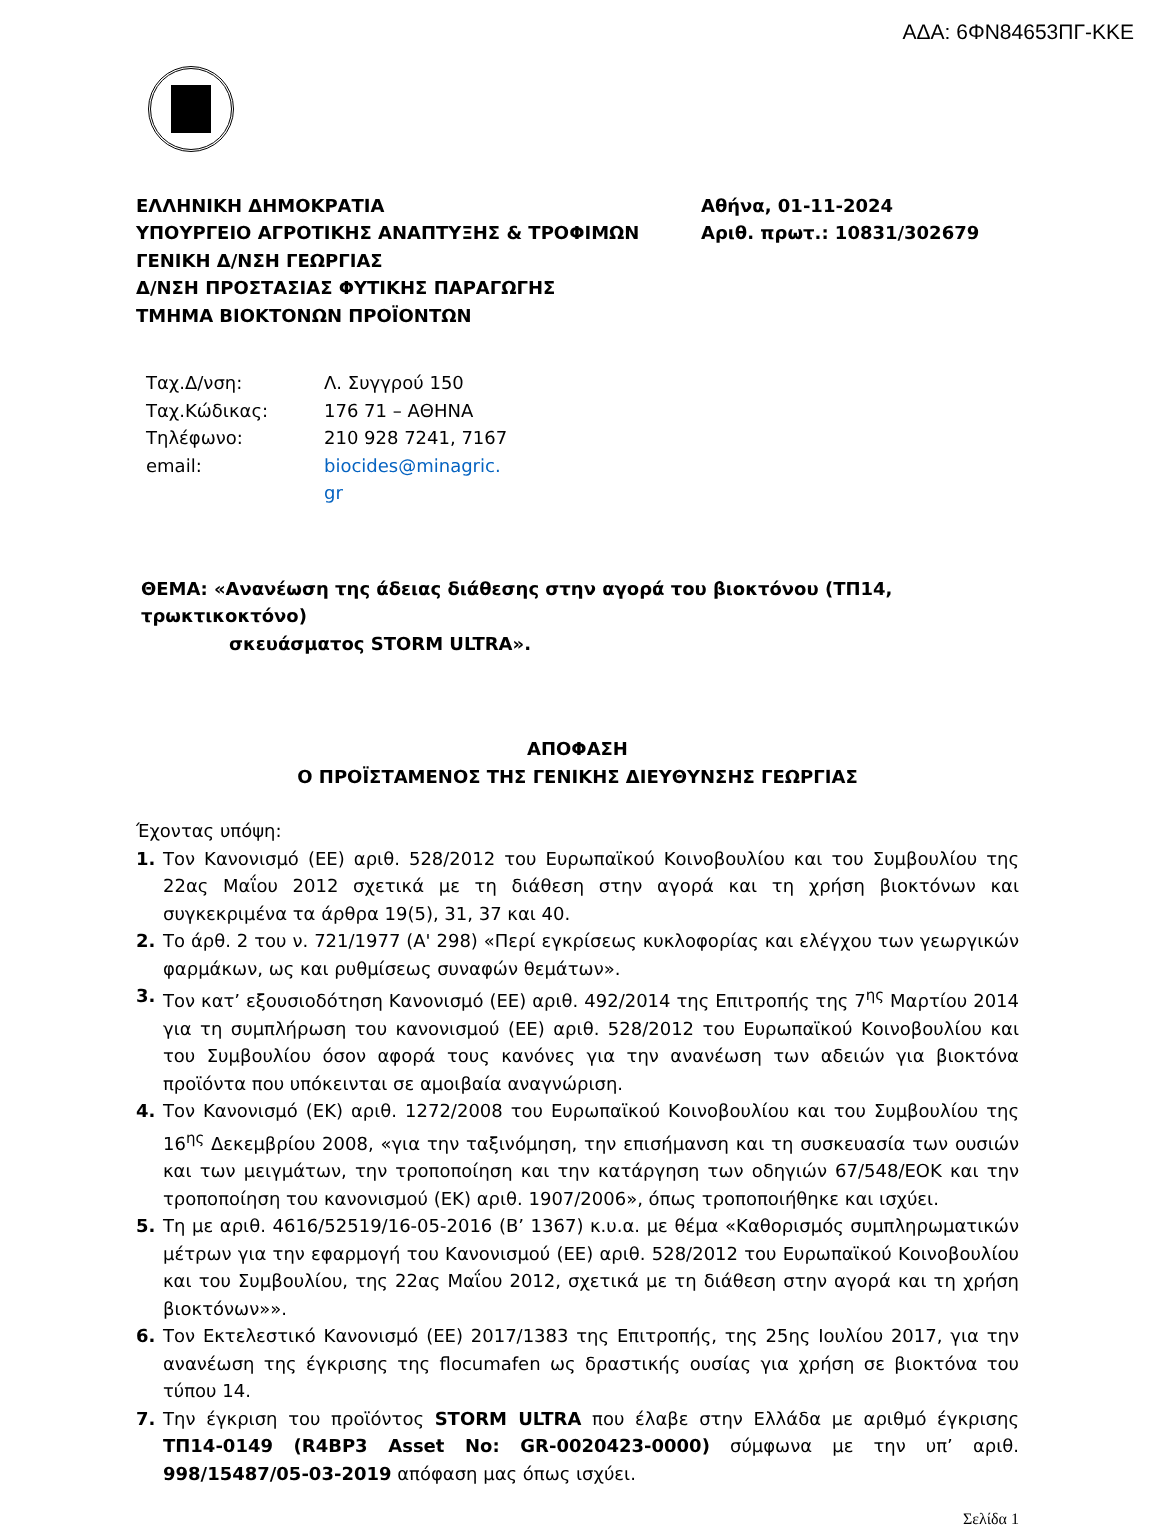ΑΔΑ: 6ΦΝ84653ΠΓ-ΚΚΕ
ΕΛΛΗΝΙΚΗ ΔΗΜΟΚΡΑΤΙΑ
ΥΠΟΥΡΓΕΙΟ ΑΓΡΟΤΙΚΗΣ ΑΝΑΠΤΥΞΗΣ & ΤΡΟΦΙΜΩΝ
ΓΕΝΙΚΗ Δ/ΝΣΗ ΓΕΩΡΓΙΑΣ
Δ/ΝΣΗ ΠΡΟΣΤΑΣΙΑΣ ΦΥΤΙΚΗΣ ΠΑΡΑΓΩΓΗΣ
ΤΜΗΜΑ ΒΙΟΚΤΟΝΩΝ ΠΡΟΪΟΝΤΩΝ
Αθήνα, 01-11-2024
Αριθ. πρωτ.: 10831/302679
| Ταχ.Δ/νση: | Λ. Συγγρού 150 |
| Ταχ.Κώδικας: | 176 71 – ΑΘΗΝΑ |
| Τηλέφωνο: | 210 928 7241, 7167 |
| email: | biocides@minagric. gr |
ΘΕΜΑ: «Ανανέωση της άδειας διάθεσης στην αγορά του βιοκτόνου (ΤΠ14, τρωκτικοκτόνο)
σκευάσματος STORM ULTRA».
ΑΠΟΦΑΣΗ
Ο ΠΡΟΪΣΤΑΜΕΝΟΣ ΤΗΣ ΓΕΝΙΚΗΣ ΔΙΕΥΘΥΝΣΗΣ ΓΕΩΡΓΙΑΣ
Έχοντας υπόψη:
1. Τον Κανονισμό (ΕΕ) αριθ. 528/2012 του Ευρωπαϊκού Κοινοβουλίου και του Συμβουλίου της 22ας Μαΐου 2012 σχετικά με τη διάθεση στην αγορά και τη χρήση βιοκτόνων και συγκεκριμένα τα άρθρα 19(5), 31, 37 και 40.
2. Το άρθ. 2 του ν. 721/1977 (Α' 298) «Περί εγκρίσεως κυκλοφορίας και ελέγχου των γεωργικών φαρμάκων, ως και ρυθμίσεως συναφών θεμάτων».
3. Τον κατ’ εξουσιοδότηση Κανονισμό (ΕΕ) αριθ. 492/2014 της Επιτροπής της 7<sup>ης</sup> Μαρτίου 2014 για τη συμπλήρωση του κανονισμού (ΕΕ) αριθ. 528/2012 του Ευρωπαϊκού Κοινοβουλίου και του Συμβουλίου όσον αφορά τους κανόνες για την ανανέωση των αδειών για βιοκτόνα προϊόντα που υπόκεινται σε αμοιβαία αναγνώριση.
4. Τον Κανονισμό (ΕΚ) αριθ. 1272/2008 του Ευρωπαϊκού Κοινοβουλίου και του Συμβουλίου της 16<sup>ης</sup> Δεκεμβρίου 2008, «για την ταξινόμηση, την επισήμανση και τη συσκευασία των ουσιών και των μειγμάτων, την τροποποίηση και την κατάργηση των οδηγιών 67/548/ΕΟΚ και την τροποποίηση του κανονισμού (ΕΚ) αριθ. 1907/2006», όπως τροποποιήθηκε και ισχύει.
5. Τη με αριθ. 4616/52519/16-05-2016 (Β’ 1367) κ.υ.α. με θέμα «Καθορισμός συμπληρωματικών μέτρων για την εφαρμογή του Κανονισμού (ΕΕ) αριθ. 528/2012 του Ευρωπαϊκού Κοινοβουλίου και του Συμβουλίου, της 22ας Μαΐου 2012, σχετικά με τη διάθεση στην αγορά και τη χρήση βιοκτόνων»».
6. Τον Εκτελεστικό Κανονισμό (ΕΕ) 2017/1383 της Επιτροπής, της 25ης Ιουλίου 2017, για την ανανέωση της έγκρισης της flocumafen ως δραστικής ουσίας για χρήση σε βιοκτόνα του τύπου 14.
7. Την έγκριση του προϊόντος STORM ULTRA που έλαβε στην Ελλάδα με αριθμό έγκρισης ΤΠ14-0149 (R4BP3 Asset No: GR-0020423-0000) σύμφωνα με την υπ’ αριθ. 998/15487/05-03-2019 απόφαση μας όπως ισχύει.
Σελίδα 1